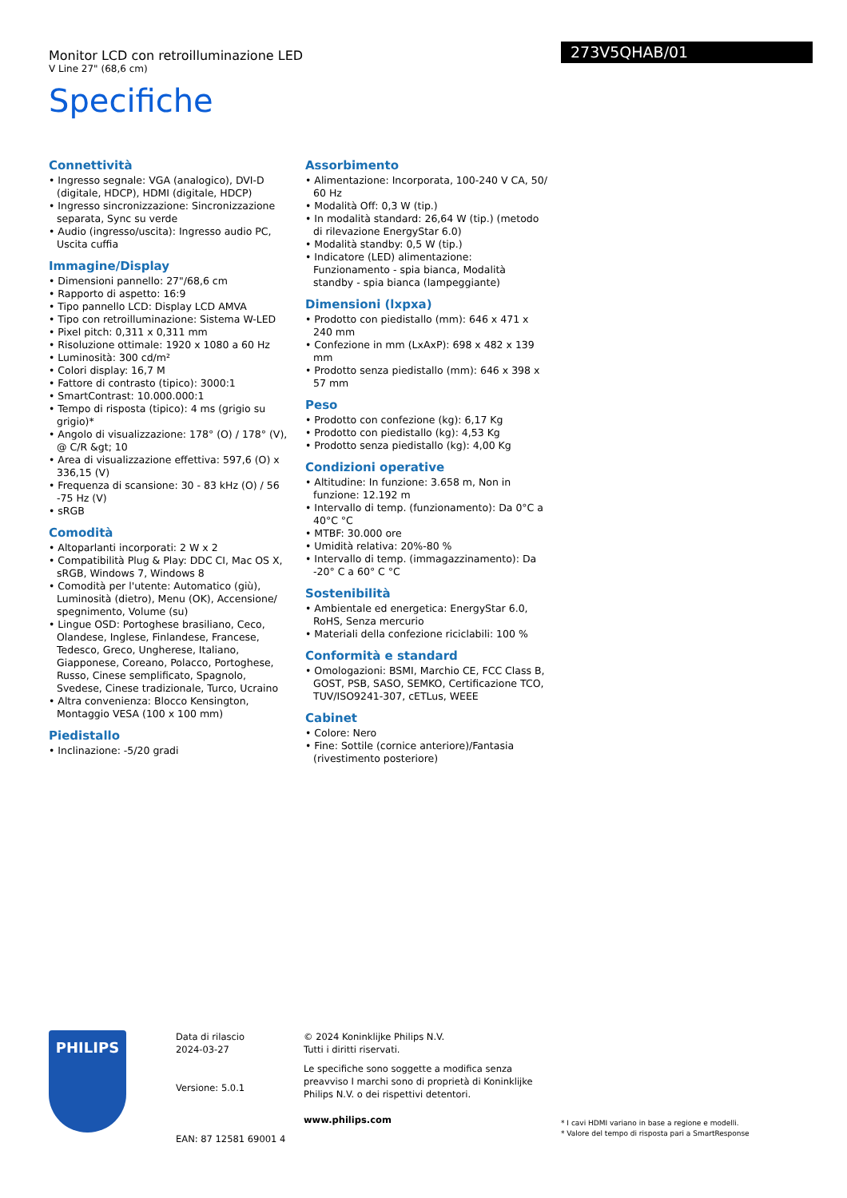Monitor LCD con retroilluminazione LED
V Line 27" (68,6 cm)
Specifiche
273V5QHAB/01
Connettività
• Ingresso segnale: VGA (analogico), DVI-D (digitale, HDCP), HDMI (digitale, HDCP)
• Ingresso sincronizzazione: Sincronizzazione separata, Sync su verde
• Audio (ingresso/uscita): Ingresso audio PC, Uscita cuffia
Immagine/Display
• Dimensioni pannello: 27"/68,6 cm
• Rapporto di aspetto: 16:9
• Tipo pannello LCD: Display LCD AMVA
• Tipo con retroilluminazione: Sistema W-LED
• Pixel pitch: 0,311 x 0,311 mm
• Risoluzione ottimale: 1920 x 1080 a 60 Hz
• Luminosità: 300 cd/m²
• Colori display: 16,7 M
• Fattore di contrasto (tipico): 3000:1
• SmartContrast: 10.000.000:1
• Tempo di risposta (tipico): 4 ms (grigio su grigio)*
• Angolo di visualizzazione: 178° (O) / 178° (V), @ C/R &gt; 10
• Area di visualizzazione effettiva: 597,6 (O) x 336,15 (V)
• Frequenza di scansione: 30 - 83 kHz (O) / 56 -75 Hz (V)
• sRGB
Comodità
• Altoparlanti incorporati: 2 W x 2
• Compatibilità Plug & Play: DDC CI, Mac OS X, sRGB, Windows 7, Windows 8
• Comodità per l'utente: Automatico (giù), Luminosità (dietro), Menu (OK), Accensione/ spegnimento, Volume (su)
• Lingue OSD: Portoghese brasiliano, Ceco, Olandese, Inglese, Finlandese, Francese, Tedesco, Greco, Ungherese, Italiano, Giapponese, Coreano, Polacco, Portoghese, Russo, Cinese semplificato, Spagnolo, Svedese, Cinese tradizionale, Turco, Ucraino
• Altra convenienza: Blocco Kensington, Montaggio VESA (100 x 100 mm)
Piedistallo
• Inclinazione: -5/20 gradi
Assorbimento
• Alimentazione: Incorporata, 100-240 V CA, 50/ 60 Hz
• Modalità Off: 0,3 W (tip.)
• In modalità standard: 26,64 W (tip.) (metodo di rilevazione EnergyStar 6.0)
• Modalità standby: 0,5 W (tip.)
• Indicatore (LED) alimentazione: Funzionamento - spia bianca, Modalità standby - spia bianca (lampeggiante)
Dimensioni (lxpxa)
• Prodotto con piedistallo (mm): 646 x 471 x 240 mm
• Confezione in mm (LxAxP): 698 x 482 x 139 mm
• Prodotto senza piedistallo (mm): 646 x 398 x 57 mm
Peso
• Prodotto con confezione (kg): 6,17 Kg
• Prodotto con piedistallo (kg): 4,53 Kg
• Prodotto senza piedistallo (kg): 4,00 Kg
Condizioni operative
• Altitudine: In funzione: 3.658 m, Non in funzione: 12.192 m
• Intervallo di temp. (funzionamento): Da 0°C a 40°C °C
• MTBF: 30.000 ore
• Umidità relativa: 20%-80 %
• Intervallo di temp. (immagazzinamento): Da -20° C a 60° C °C
Sostenibilità
• Ambientale ed energetica: EnergyStar 6.0, RoHS, Senza mercurio
• Materiali della confezione riciclabili: 100 %
Conformità e standard
• Omologazioni: BSMI, Marchio CE, FCC Class B, GOST, PSB, SASO, SEMKO, Certificazione TCO, TUV/ISO9241-307, cETLus, WEEE
Cabinet
• Colore: Nero
• Fine: Sottile (cornice anteriore)/Fantasia (rivestimento posteriore)
PHILIPS
Data di rilascio
2024-03-27
Versione: 5.0.1
EAN: 87 12581 69001 4
© 2024 Koninklijke Philips N.V.
Tutti i diritti riservati.
Le specifiche sono soggette a modifica senza preavviso I marchi sono di proprietà di Koninklijke Philips N.V. o dei rispettivi detentori.
www.philips.com
* I cavi HDMI variano in base a regione e modelli.
* Valore del tempo di risposta pari a SmartResponse